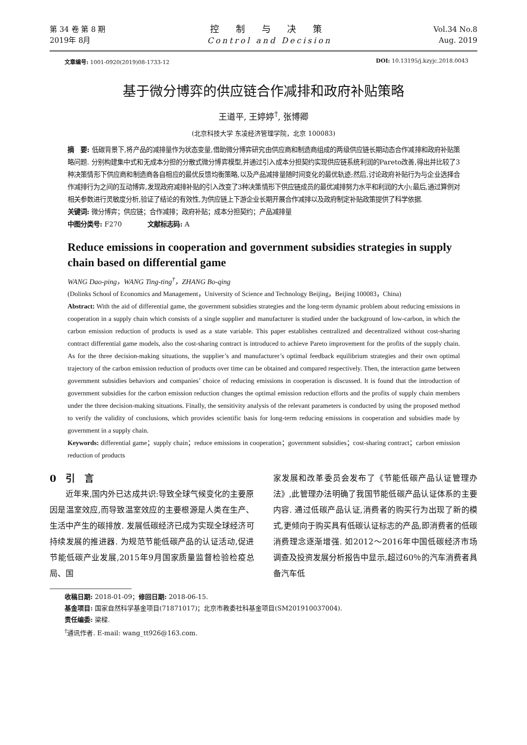第 34 卷 第 8 期
2019年 8月
控 制 与 决 策
Control and Decision
Vol.34 No.8
Aug. 2019
文章编号: 1001-0920(2019)08-1733-12 DOI: 10.13195/j.kzyjc.2018.0043
基于微分博弈的供应链合作减排和政府补贴策略
王道平, 王婷婷<sup>†</sup>, 张博卿
(北京科技大学 东凌经济管理学院，北京 100083)
摘　要: 低碳背景下,将产品的减排量作为状态变量,借助微分博弈研究由供应商和制造商组成的两级供应链长期动态合作减排和政府补贴策略问题. 分别构建集中式和无成本分担的分散式微分博弈模型,并通过引入成本分担契约实现供应链系统利润的Pareto改善,得出并比较了3种决策情形下供应商和制造商各自相应的最优反馈均衡策略,以及产品减排量随时间变化的最优轨迹;然后,讨论政府补贴行为与企业选择合作减排行为之间的互动博弈,发现政府减排补贴的引入改变了3种决策情形下供应链成员的最优减排努力水平和利润的大小;最后,通过算例对相关参数进行灵敏度分析,验证了结论的有效性,为供应链上下游企业长期开展合作减排以及政府制定补贴政策提供了科学依据.
关键词: 微分博弈；供应链；合作减排；政府补贴；成本分担契约；产品减排量
中图分类号: F270　　　　文献标志码: A
Reduce emissions in cooperation and government subsidies strategies in supply chain based on differential game
WANG Dao-ping，WANG Ting-ting<sup>†</sup>，ZHANG Bo-qing
(Dolinks School of Economics and Management，University of Science and Technology Beijing，Beijing 100083，China)
Abstract: With the aid of differential game, the government subsidies strategies and the long-term dynamic problem about reducing emissions in cooperation in a supply chain which consists of a single supplier and manufacturer is studied under the background of low-carbon, in which the carbon emission reduction of products is used as a state variable. This paper establishes centralized and decentralized without cost-sharing contract differential game models, also the cost-sharing contract is introduced to achieve Pareto improvement for the profits of the supply chain. As for the three decision-making situations, the supplier’s and manufacturer’s optimal feedback equilibrium strategies and their own optimal trajectory of the carbon emission reduction of products over time can be obtained and compared respectively. Then, the interaction game between government subsidies behaviors and companies’ choice of reducing emissions in cooperation is discussed. It is found that the introduction of government subsidies for the carbon emission reduction changes the optimal emission reduction efforts and the profits of supply chain members under the three decision-making situations. Finally, the sensitivity analysis of the relevant parameters is conducted by using the proposed method to verify the validity of conclusions, which provides scientific basis for long-term reducing emissions in cooperation and subsidies made by government in a supply chain.
Keywords: differential game；supply chain；reduce emissions in cooperation；government subsidies；cost-sharing contract；carbon emission reduction of products
0　引　言
　　近年来,国内外已达成共识:导致全球气候变化的主要原因是温室效应,而导致温室效应的主要根源是人类在生产、生活中产生的碳排放. 发展低碳经济已成为实现全球经济可持续发展的推进器. 为规范节能低碳产品的认证活动,促进节能低碳产业发展,2015年9月国家质量监督检验检疫总局、国
家发展和改革委员会发布了《节能低碳产品认证管理办法》,此管理办法明确了我国节能低碳产品认证体系的主要内容. 通过低碳产品认证,消费者的购买行为出现了新的模式,更倾向于购买具有低碳认证标志的产品,即消费者的低碳消费理念逐渐增强. 如2012～2016年中国低碳经济市场调查及投资发展分析报告中显示,超过60％的汽车消费者具备汽车低
收稿日期: 2018-01-09；修回日期: 2018-06-15.
基金项目: 国家自然科学基金项目(71871017)；北京市教委社科基金项目(SM201910037004).
责任编委: 梁樑.
<sup>†</sup> 通讯作者. E-mail: wang_tt926@163.com.